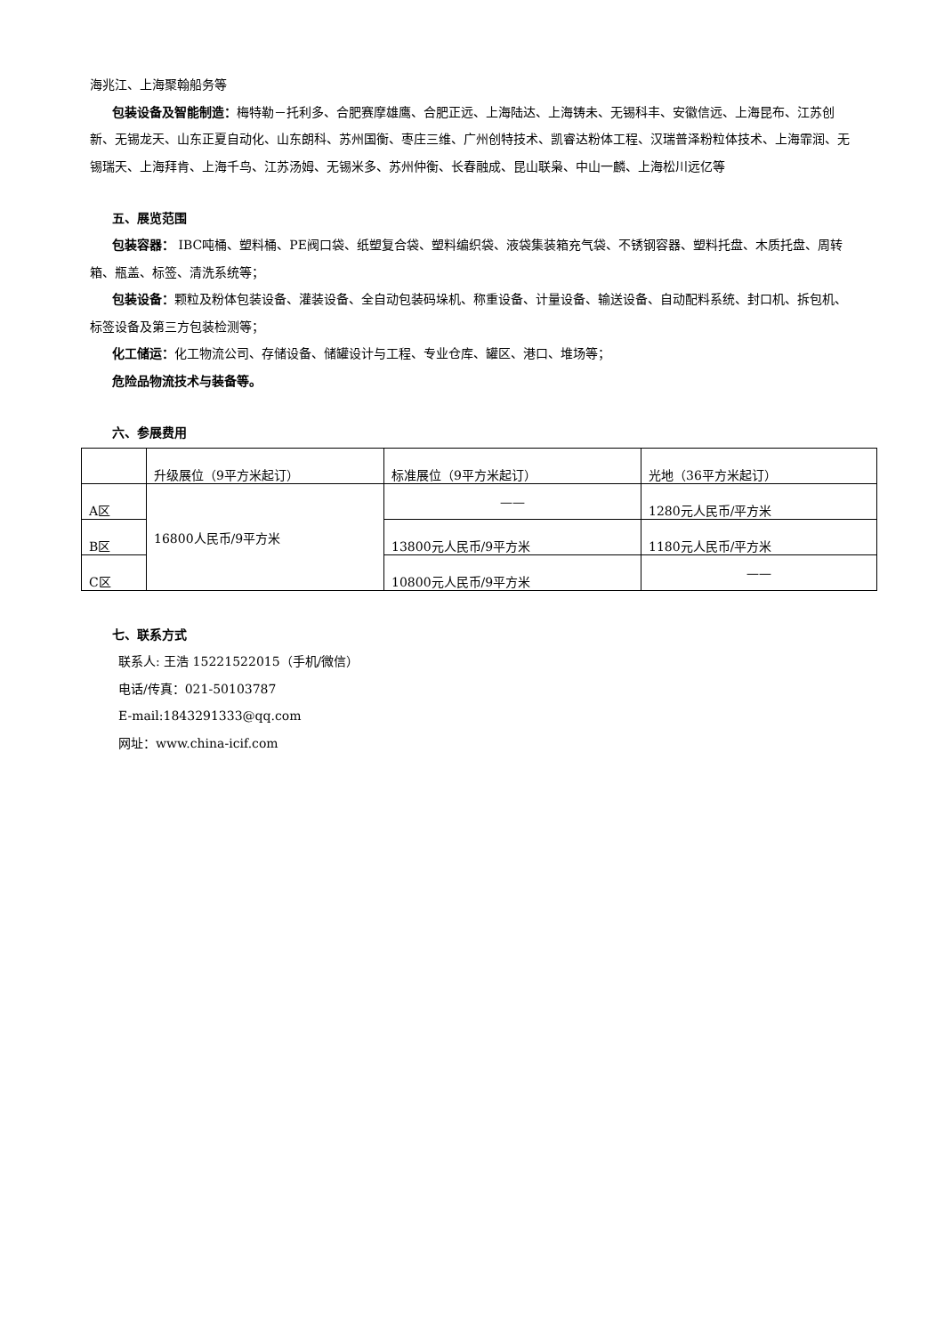海兆江、上海聚翰船务等
包装设备及智能制造：梅特勒－托利多、合肥赛摩雄鹰、合肥正远、上海陆达、上海铸未、无锡科丰、安徽信远、上海昆布、江苏创新、无锡龙天、山东正夏自动化、山东朗科、苏州国衡、枣庄三维、广州创特技术、凯睿达粉体工程、汉瑞普泽粉粒体技术、上海霏润、无锡瑞天、上海拜肯、上海千鸟、江苏汤姆、无锡米多、苏州仲衡、长春融成、昆山联枭、中山一麟、上海松川远亿等
五、展览范围
包装容器： IBC吨桶、塑料桶、PE阀口袋、纸塑复合袋、塑料编织袋、液袋集装箱充气袋、不锈钢容器、塑料托盘、木质托盘、周转箱、瓶盖、标签、清洗系统等；
包装设备：颗粒及粉体包装设备、灌装设备、全自动包装码垛机、称重设备、计量设备、输送设备、自动配料系统、封口机、拆包机、标签设备及第三方包装检测等；
化工储运：化工物流公司、存储设备、储罐设计与工程、专业仓库、罐区、港口、堆场等；
危险品物流技术与装备等。
六、参展费用
| | 升级展位（9平方米起订） | 标准展位（9平方米起订） | 光地（36平方米起订） |
| A区 | 16800人民币/9平方米 | —— | 1280元人民币/平方米 |
| B区 | | 13800元人民币/9平方米 | 1180元人民币/平方米 |
| C区 | | 10800元人民币/9平方米 | —— |
七、联系方式
联系人: 王浩 15221522015（手机/微信）
电话/传真：021-50103787
E-mail:1843291333@qq.com
网址：www.china-icif.com